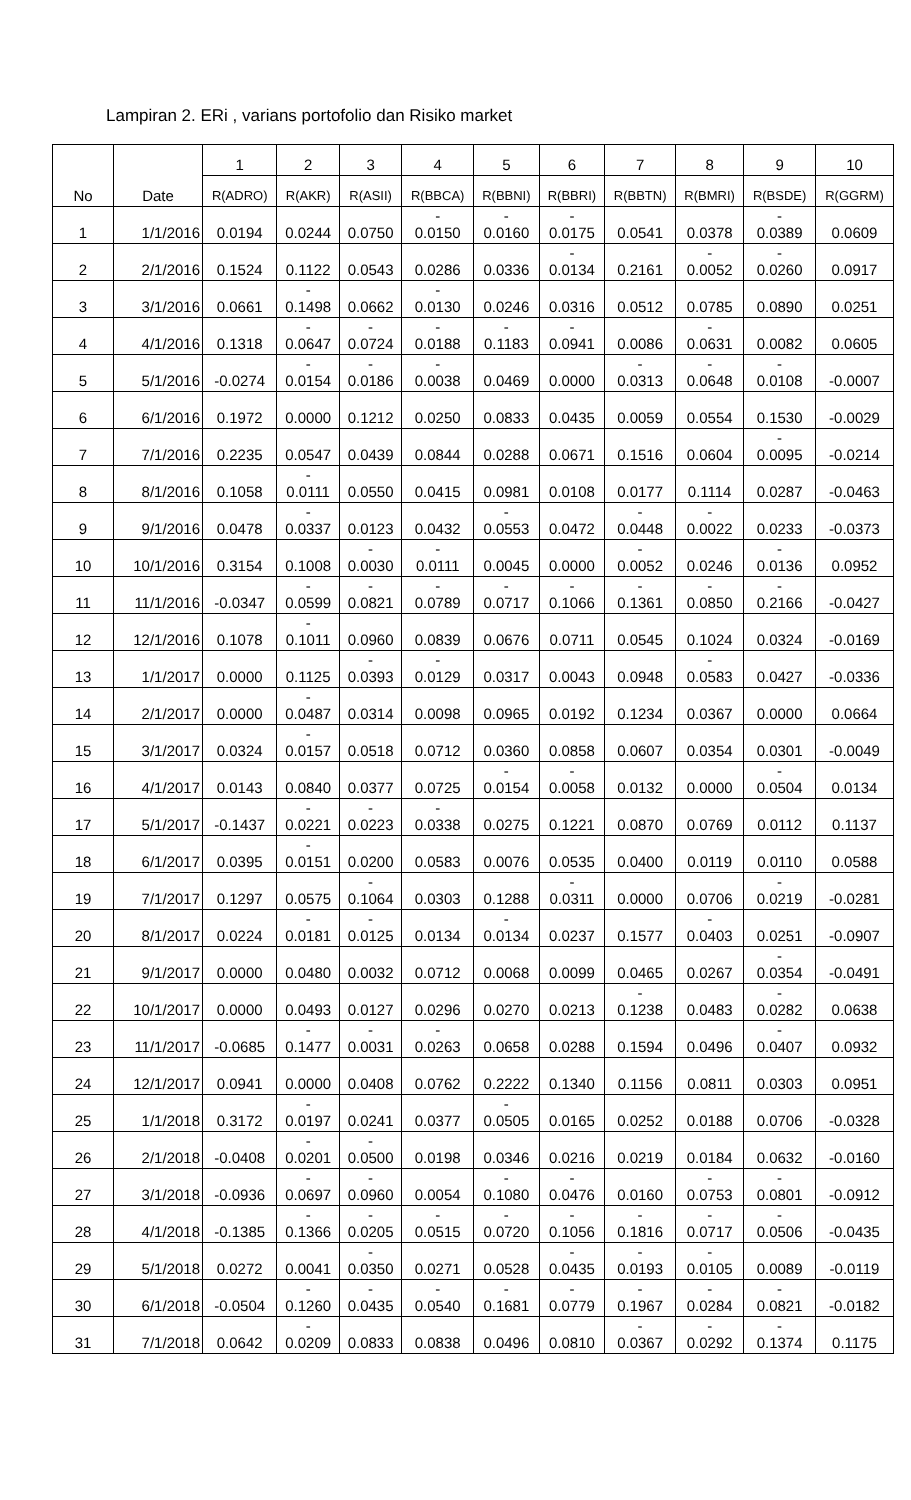Lampiran 2. ERi , varians portofolio dan Risiko market
| No | Date | 1 | 2 | 3 | 4 | 5 | 6 | 7 | 8 | 9 | 10 |
| --- | --- | --- | --- | --- | --- | --- | --- | --- | --- | --- | --- |
| | | R(ADRO) | R(AKR) | R(ASII) | R(BBCA) | R(BBNI) | R(BBRI) | R(BBTN) | R(BMRI) | R(BSDE) | R(GGRM) |
| 1 | 1/1/2016 | 0.0194 | 0.0244 | 0.0750 | - 0.0150 | - 0.0160 | - 0.0175 | 0.0541 | 0.0378 | - 0.0389 | 0.0609 |
| 2 | 2/1/2016 | 0.1524 | 0.1122 | 0.0543 | 0.0286 | 0.0336 | - 0.0134 | 0.2161 | - 0.0052 | - 0.0260 | 0.0917 |
| 3 | 3/1/2016 | 0.0661 | - 0.1498 | 0.0662 | - 0.0130 | 0.0246 | 0.0316 | 0.0512 | 0.0785 | 0.0890 | 0.0251 |
| 4 | 4/1/2016 | 0.1318 | - 0.0647 | - 0.0724 | - 0.0188 | - 0.1183 | - 0.0941 | 0.0086 | - 0.0631 | 0.0082 | 0.0605 |
| 5 | 5/1/2016 | -0.0274 | - 0.0154 | - 0.0186 | - 0.0038 | 0.0469 | 0.0000 | - 0.0313 | - 0.0648 | - 0.0108 | -0.0007 |
| 6 | 6/1/2016 | 0.1972 | 0.0000 | 0.1212 | 0.0250 | 0.0833 | 0.0435 | 0.0059 | 0.0554 | 0.1530 | -0.0029 |
| 7 | 7/1/2016 | 0.2235 | 0.0547 | 0.0439 | 0.0844 | 0.0288 | 0.0671 | 0.1516 | 0.0604 | - 0.0095 | -0.0214 |
| 8 | 8/1/2016 | 0.1058 | - 0.0111 | 0.0550 | 0.0415 | 0.0981 | 0.0108 | 0.0177 | 0.1114 | 0.0287 | -0.0463 |
| 9 | 9/1/2016 | 0.0478 | - 0.0337 | 0.0123 | 0.0432 | - 0.0553 | 0.0472 | - 0.0448 | - 0.0022 | 0.0233 | -0.0373 |
| 10 | 10/1/2016 | 0.3154 | 0.1008 | - 0.0030 | - 0.0111 | 0.0045 | 0.0000 | - 0.0052 | 0.0246 | - 0.0136 | 0.0952 |
| 11 | 11/1/2016 | -0.0347 | - 0.0599 | - 0.0821 | - 0.0789 | - 0.0717 | - 0.1066 | - 0.1361 | - 0.0850 | - 0.2166 | -0.0427 |
| 12 | 12/1/2016 | 0.1078 | - 0.1011 | 0.0960 | 0.0839 | 0.0676 | 0.0711 | 0.0545 | 0.1024 | 0.0324 | -0.0169 |
| 13 | 1/1/2017 | 0.0000 | 0.1125 | - 0.0393 | - 0.0129 | 0.0317 | 0.0043 | 0.0948 | - 0.0583 | 0.0427 | -0.0336 |
| 14 | 2/1/2017 | 0.0000 | - 0.0487 | 0.0314 | 0.0098 | 0.0965 | 0.0192 | 0.1234 | 0.0367 | 0.0000 | 0.0664 |
| 15 | 3/1/2017 | 0.0324 | - 0.0157 | 0.0518 | 0.0712 | 0.0360 | 0.0858 | 0.0607 | 0.0354 | 0.0301 | -0.0049 |
| 16 | 4/1/2017 | 0.0143 | 0.0840 | 0.0377 | 0.0725 | - 0.0154 | - 0.0058 | 0.0132 | 0.0000 | - 0.0504 | 0.0134 |
| 17 | 5/1/2017 | -0.1437 | - 0.0221 | - 0.0223 | - 0.0338 | 0.0275 | 0.1221 | 0.0870 | 0.0769 | 0.0112 | 0.1137 |
| 18 | 6/1/2017 | 0.0395 | - 0.0151 | 0.0200 | 0.0583 | 0.0076 | 0.0535 | 0.0400 | 0.0119 | 0.0110 | 0.0588 |
| 19 | 7/1/2017 | 0.1297 | 0.0575 | - 0.1064 | 0.0303 | 0.1288 | - 0.0311 | 0.0000 | 0.0706 | - 0.0219 | -0.0281 |
| 20 | 8/1/2017 | 0.0224 | - 0.0181 | - 0.0125 | 0.0134 | - 0.0134 | 0.0237 | 0.1577 | - 0.0403 | 0.0251 | -0.0907 |
| 21 | 9/1/2017 | 0.0000 | 0.0480 | 0.0032 | 0.0712 | 0.0068 | 0.0099 | 0.0465 | 0.0267 | - 0.0354 | -0.0491 |
| 22 | 10/1/2017 | 0.0000 | 0.0493 | 0.0127 | 0.0296 | 0.0270 | 0.0213 | - 0.1238 | 0.0483 | - 0.0282 | 0.0638 |
| 23 | 11/1/2017 | -0.0685 | - 0.1477 | - 0.0031 | - 0.0263 | 0.0658 | 0.0288 | 0.1594 | 0.0496 | - 0.0407 | 0.0932 |
| 24 | 12/1/2017 | 0.0941 | 0.0000 | 0.0408 | 0.0762 | 0.2222 | 0.1340 | 0.1156 | 0.0811 | 0.0303 | 0.0951 |
| 25 | 1/1/2018 | 0.3172 | - 0.0197 | 0.0241 | 0.0377 | - 0.0505 | 0.0165 | 0.0252 | 0.0188 | 0.0706 | -0.0328 |
| 26 | 2/1/2018 | -0.0408 | - 0.0201 | - 0.0500 | 0.0198 | 0.0346 | 0.0216 | 0.0219 | 0.0184 | 0.0632 | -0.0160 |
| 27 | 3/1/2018 | -0.0936 | - 0.0697 | - 0.0960 | 0.0054 | - 0.1080 | - 0.0476 | 0.0160 | - 0.0753 | - 0.0801 | -0.0912 |
| 28 | 4/1/2018 | -0.1385 | - 0.1366 | - 0.0205 | - 0.0515 | - 0.0720 | - 0.1056 | - 0.1816 | - 0.0717 | - 0.0506 | -0.0435 |
| 29 | 5/1/2018 | 0.0272 | 0.0041 | - 0.0350 | 0.0271 | 0.0528 | - 0.0435 | - 0.0193 | - 0.0105 | 0.0089 | -0.0119 |
| 30 | 6/1/2018 | -0.0504 | - 0.1260 | - 0.0435 | - 0.0540 | - 0.1681 | - 0.0779 | - 0.1967 | - 0.0284 | - 0.0821 | -0.0182 |
| 31 | 7/1/2018 | 0.0642 | - 0.0209 | 0.0833 | 0.0838 | 0.0496 | 0.0810 | - 0.0367 | - 0.0292 | - 0.1374 | 0.1175 |